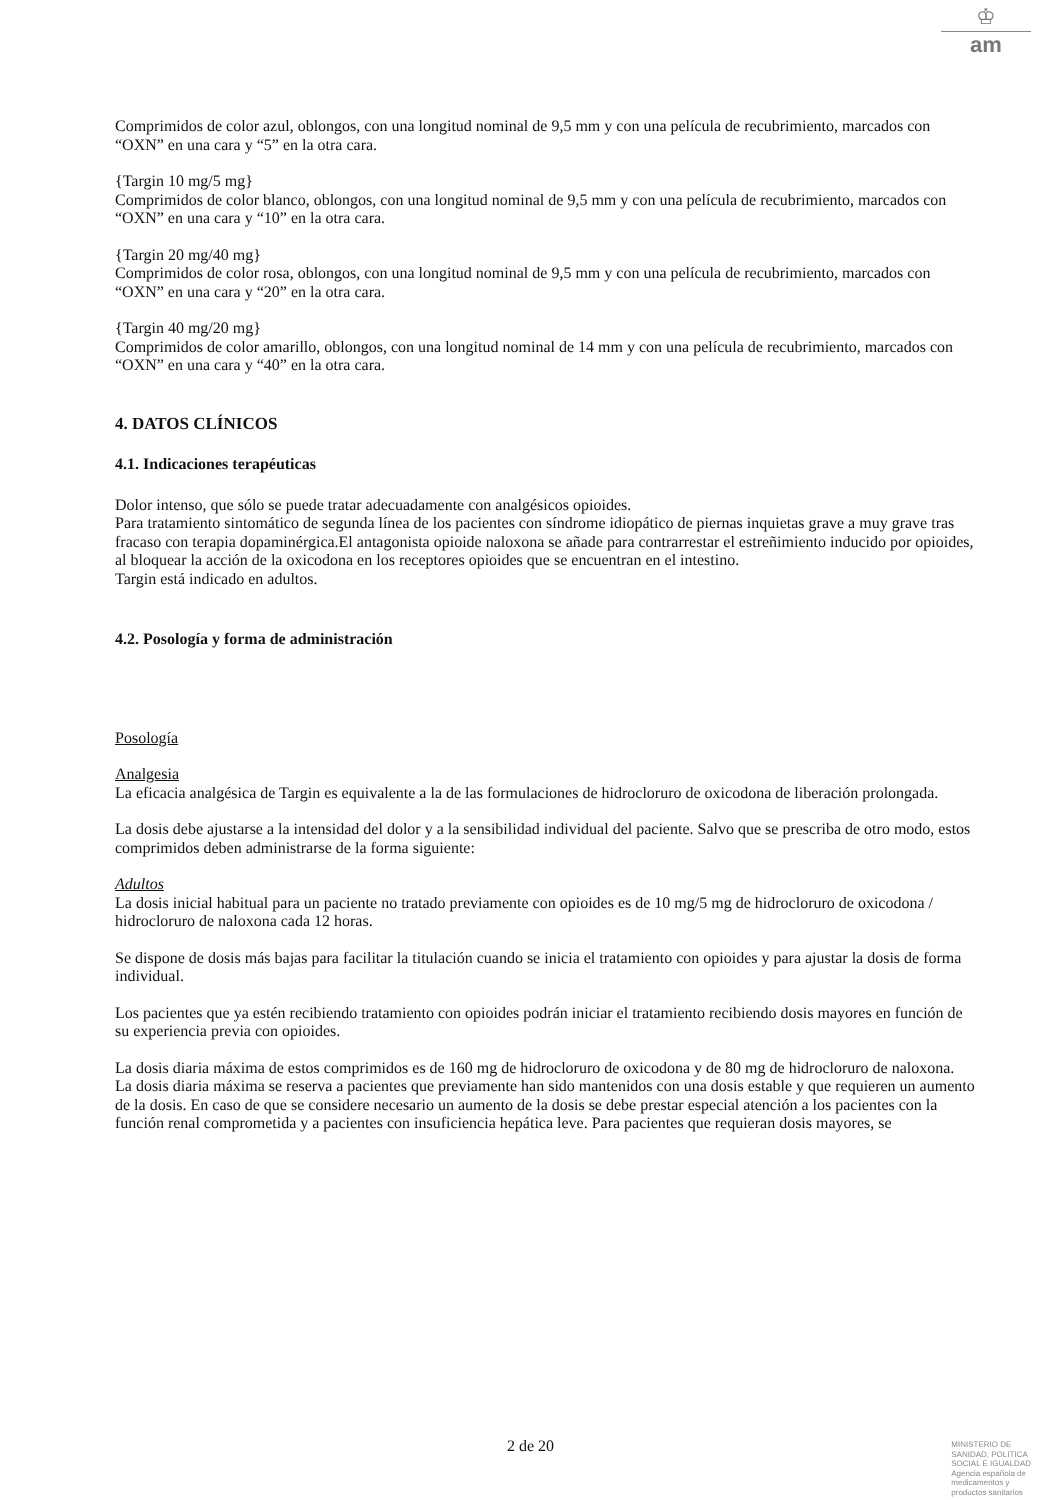♔
am
Comprimidos de color azul, oblongos, con una longitud nominal de 9,5 mm y con una película de recubrimiento, marcados con “OXN” en una cara y “5” en la otra cara.
{Targin 10 mg/5 mg}
Comprimidos de color blanco, oblongos, con una longitud nominal de 9,5 mm y con una película de recubrimiento, marcados con “OXN” en una cara y “10” en la otra cara.
{Targin 20 mg/40 mg}
Comprimidos de color rosa, oblongos, con una longitud nominal de 9,5 mm y con una película de recubrimiento, marcados con “OXN” en una cara y “20” en la otra cara.
{Targin 40 mg/20 mg}
Comprimidos de color amarillo, oblongos, con una longitud nominal de 14 mm y con una película de recubrimiento, marcados con “OXN” en una cara y “40” en la otra cara.
4. DATOS CLÍNICOS
4.1. Indicaciones terapéuticas
Dolor intenso, que sólo se puede tratar adecuadamente con analgésicos opioides.
Para tratamiento sintomático de segunda línea de los pacientes con síndrome idiopático de piernas inquietas grave a muy grave tras fracaso con terapia dopaminérgica.El antagonista opioide naloxona se añade para contrarrestar el estreñimiento inducido por opioides, al bloquear la acción de la oxicodona en los receptores opioides que se encuentran en el intestino.
Targin está indicado en adultos.
4.2. Posología y forma de administración
Posología
Analgesia
La eficacia analgésica de Targin es equivalente a la de las formulaciones de hidrocloruro de oxicodona de liberación prolongada.
La dosis debe ajustarse a la intensidad del dolor y a la sensibilidad individual del paciente. Salvo que se prescriba de otro modo, estos comprimidos deben administrarse de la forma siguiente:
Adultos
La dosis inicial habitual para un paciente no tratado previamente con opioides es de 10 mg/5 mg de hidrocloruro de oxicodona / hidrocloruro de naloxona cada 12 horas.
Se dispone de dosis más bajas para facilitar la titulación cuando se inicia el tratamiento con opioides y para ajustar la dosis de forma individual.
Los pacientes que ya estén recibiendo tratamiento con opioides podrán iniciar el tratamiento recibiendo dosis mayores en función de su experiencia previa con opioides.
La dosis diaria máxima de estos comprimidos es de 160 mg de hidrocloruro de oxicodona y de 80 mg de hidrocloruro de naloxona. La dosis diaria máxima se reserva a pacientes que previamente han sido mantenidos con una dosis estable y que requieren un aumento de la dosis. En caso de que se considere necesario un aumento de la dosis se debe prestar especial atención a los pacientes con la función renal comprometida y a pacientes con insuficiencia hepática leve. Para pacientes que requieran dosis mayores, se
2 de 20
MINISTERIO DE
SANIDAD, POLITICA
SOCIAL E IGUALDAD
Agencia española de
medicamentos y
productos sanitarios